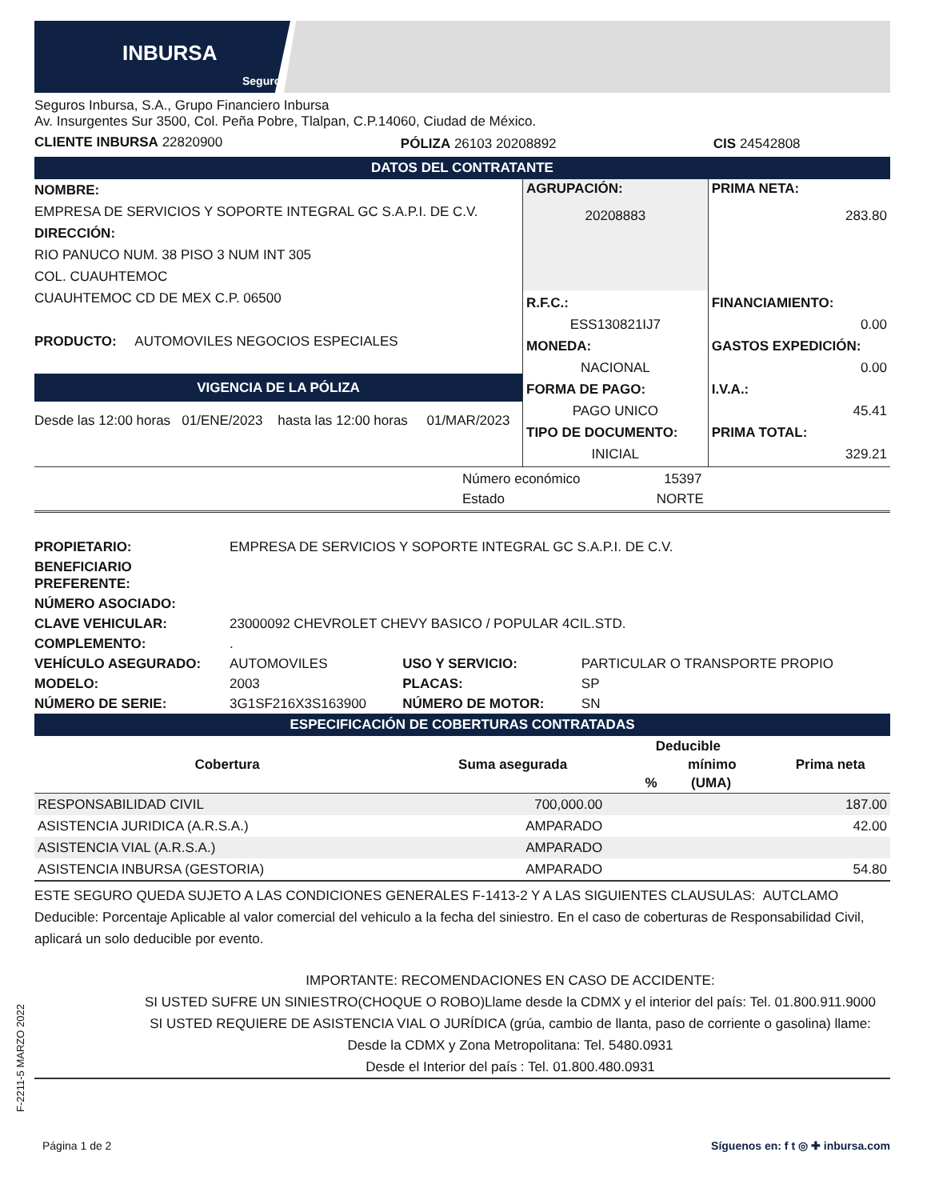INBURSA
Seguros
Seguros Inbursa, S.A., Grupo Financiero Inbursa
Av. Insurgentes Sur 3500, Col. Peña Pobre, Tlalpan, C.P.14060, Ciudad de México.
| CLIENTE INBURSA 22820900 | PÓLIZA 26103 20208892 | CIS 24542808 |
DATOS DEL CONTRATANTE
| NOMBRE: EMPRESA DE SERVICIOS Y SOPORTE INTEGRAL GC S.A.P.I. DE C.V. DIRECCIÓN: RIO PANUCO NUM. 38 PISO 3 NUM INT 305 COL. CUAUHTEMOC CUAUHTEMOC CD DE MEX C.P. 06500 PRODUCTO: AUTOMOVILES NEGOCIOS ESPECIALES VIGENCIA DE LA PÓLIZA Desde las 12:00 horas 01/ENE/2023 hasta las 12:00 horas 01/MAR/2023 | AGRUPACIÓN: 20208883 | PRIMA NETA: 283.80 |
| | R.F.C.: ESS130821IJ7 MONEDA: NACIONAL FORMA DE PAGO: PAGO UNICO TIPO DE DOCUMENTO: INICIAL | FINANCIAMIENTO: 0.00 GASTOS EXPEDICIÓN: 0.00 I.V.A.: 45.41 PRIMA TOTAL: 329.21 |
Número económico 15397
Estado NORTE
| PROPIETARIO: | EMPRESA DE SERVICIOS Y SOPORTE INTEGRAL GC S.A.P.I. DE C.V. | | |
| BENEFICIARIO PREFERENTE: | | | |
| NÚMERO ASOCIADO: | | | |
| CLAVE VEHICULAR: | 23000092 CHEVROLET CHEVY BASICO / POPULAR 4CIL.STD. | | |
| COMPLEMENTO: | . | | |
| VEHÍCULO ASEGURADO: | AUTOMOVILES | USO Y SERVICIO: | PARTICULAR O TRANSPORTE PROPIO |
| MODELO: | 2003 | PLACAS: | SP |
| NÚMERO DE SERIE: | 3G1SF216X3S163900 | NÚMERO DE MOTOR: | SN |
ESPECIFICACIÓN DE COBERTURAS CONTRATADAS
| Cobertura | Suma asegurada | Deducible mínimo % (UMA) | | Prima neta |
| --- | --- | --- | --- | --- |
| RESPONSABILIDAD CIVIL | 700,000.00 | | | 187.00 |
| ASISTENCIA JURIDICA (A.R.S.A.) | AMPARADO | | | 42.00 |
| ASISTENCIA VIAL (A.R.S.A.) | AMPARADO | | | |
| ASISTENCIA INBURSA (GESTORIA) | AMPARADO | | | 54.80 |
ESTE SEGURO QUEDA SUJETO A LAS CONDICIONES GENERALES F-1413-2 Y A LAS SIGUIENTES CLAUSULAS: AUTCLAMO
Deducible: Porcentaje Aplicable al valor comercial del vehiculo a la fecha del siniestro. En el caso de coberturas de Responsabilidad Civil, aplicará un solo deducible por evento.
IMPORTANTE: RECOMENDACIONES EN CASO DE ACCIDENTE:
SI USTED SUFRE UN SINIESTRO(CHOQUE O ROBO)Llame desde la CDMX y el interior del país: Tel. 01.800.911.9000
SI USTED REQUIERE DE ASISTENCIA VIAL O JURÍDICA (grúa, cambio de llanta, paso de corriente o gasolina) llame:
Desde la CDMX y Zona Metropolitana: Tel. 5480.0931
Desde el Interior del país : Tel. 01.800.480.0931
Página 1 de 2 Síguenos en: f t ◎ ✚ inbursa.com
F-2211-5 MARZO 2022